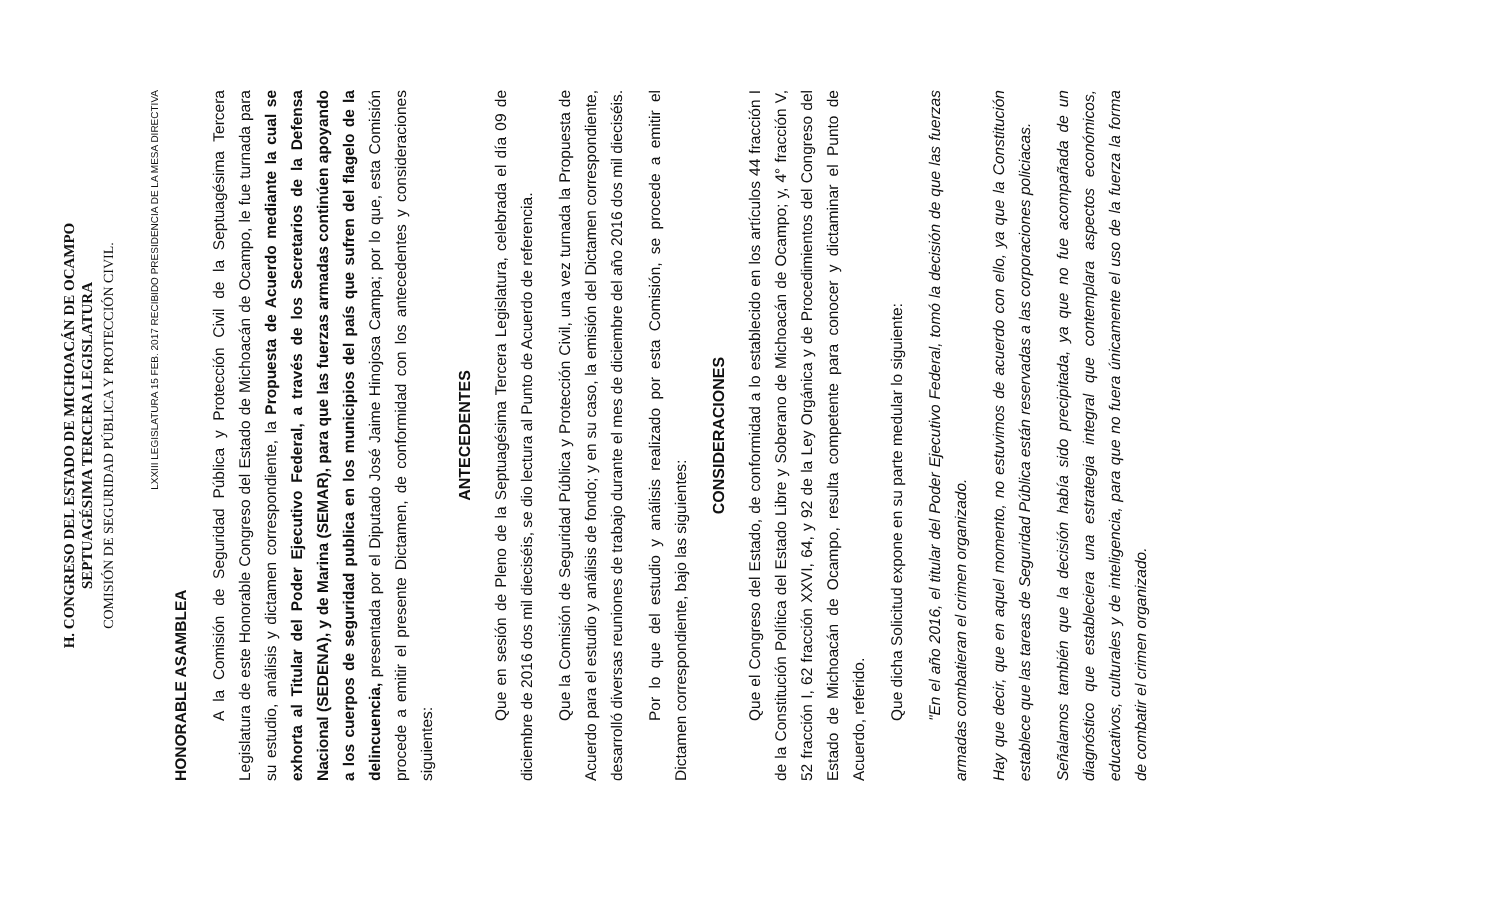H. CONGRESO DEL ESTADO DE MICHOACÁN DE OCAMPO
SEPTUAGÉSIMA TERCERA LEGISLATURA
COMISIÓN DE SEGURIDAD PÚBLICA Y PROTECCIÓN CIVIL.
LXXIII LEGISLATURA 15 FEB. 2017 RECIBIDO PRESIDENCIA DE LA MESA DIRECTIVA
HONORABLE ASAMBLEA
A la Comisión de Seguridad Pública y Protección Civil de la Septuagésima Tercera Legislatura de este Honorable Congreso del Estado de Michoacán de Ocampo, le fue turnada para su estudio, análisis y dictamen correspondiente, la Propuesta de Acuerdo mediante la cual se exhorta al Titular del Poder Ejecutivo Federal, a través de los Secretarios de la Defensa Nacional (SEDENA), y de Marina (SEMAR), para que las fuerzas armadas continúen apoyando a los cuerpos de seguridad publica en los municipios del país que sufren del flagelo de la delincuencia, presentada por el Diputado José Jaime Hinojosa Campa; por lo que, esta Comisión procede a emitir el presente Dictamen, de conformidad con los antecedentes y consideraciones siguientes:
ANTECEDENTES
Que en sesión de Pleno de la Septuagésima Tercera Legislatura, celebrada el día 09 de diciembre de 2016 dos mil dieciséis, se dio lectura al Punto de Acuerdo de referencia.
Que la Comisión de Seguridad Pública y Protección Civil, una vez turnada la Propuesta de Acuerdo para el estudio y análisis de fondo; y en su caso, la emisión del Dictamen correspondiente, desarrolló diversas reuniones de trabajo durante el mes de diciembre del año 2016 dos mil dieciséis.
Por lo que del estudio y análisis realizado por esta Comisión, se procede a emitir el Dictamen correspondiente, bajo las siguientes:
CONSIDERACIONES
Que el Congreso del Estado, de conformidad a lo establecido en los artículos 44 fracción I de la Constitución Política del Estado Libre y Soberano de Michoacán de Ocampo; y, 4° fracción V, 52 fracción I, 62 fracción XXVI, 64, y 92 de la Ley Orgánica y de Procedimientos del Congreso del Estado de Michoacán de Ocampo, resulta competente para conocer y dictaminar el Punto de Acuerdo, referido.
Que dicha Solicitud expone en su parte medular lo siguiente:
"En el año 2016, el titular del Poder Ejecutivo Federal, tomó la decisión de que las fuerzas armadas combatieran el crimen organizado.
Hay que decir, que en aquel momento, no estuvimos de acuerdo con ello, ya que la Constitución establece que las tareas de Seguridad Pública están reservadas a las corporaciones policiacas.
Señalamos también que la decisión había sido precipitada, ya que no fue acompañada de un diagnóstico que estableciera una estrategia integral que contemplara aspectos económicos, educativos, culturales y de inteligencia, para que no fuera únicamente el uso de la fuerza la forma de combatir el crimen organizado.